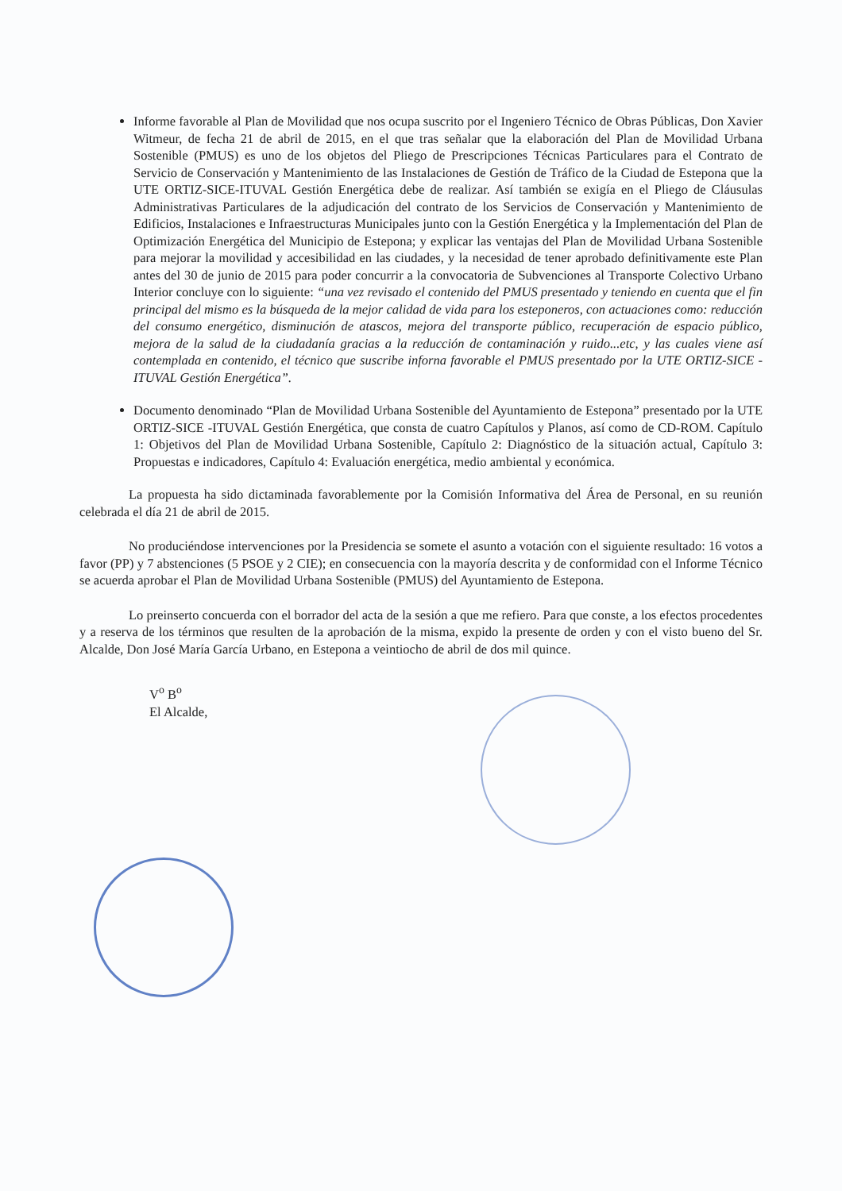Informe favorable al Plan de Movilidad que nos ocupa suscrito por el Ingeniero Técnico de Obras Públicas, Don Xavier Witmeur, de fecha 21 de abril de 2015, en el que tras señalar que la elaboración del Plan de Movilidad Urbana Sostenible (PMUS) es uno de los objetos del Pliego de Prescripciones Técnicas Particulares para el Contrato de Servicio de Conservación y Mantenimiento de las Instalaciones de Gestión de Tráfico de la Ciudad de Estepona que la UTE ORTIZ-SICE-ITUVAL Gestión Energética debe de realizar. Así también se exigía en el Pliego de Cláusulas Administrativas Particulares de la adjudicación del contrato de los Servicios de Conservación y Mantenimiento de Edificios, Instalaciones e Infraestructuras Municipales junto con la Gestión Energética y la Implementación del Plan de Optimización Energética del Municipio de Estepona; y explicar las ventajas del Plan de Movilidad Urbana Sostenible para mejorar la movilidad y accesibilidad en las ciudades, y la necesidad de tener aprobado definitivamente este Plan antes del 30 de junio de 2015 para poder concurrir a la convocatoria de Subvenciones al Transporte Colectivo Urbano Interior concluye con lo siguiente: “una vez revisado el contenido del PMUS presentado y teniendo en cuenta que el fin principal del mismo es la búsqueda de la mejor calidad de vida para los esteponeros, con actuaciones como: reducción del consumo energético, disminución de atascos, mejora del transporte público, recuperación de espacio público, mejora de la salud de la ciudadanía gracias a la reducción de contaminación y ruido...etc, y las cuales viene así contemplada en contenido, el técnico que suscribe inforna favorable el PMUS presentado por la UTE ORTIZ-SICE -ITUVAL Gestión Energética”.
Documento denominado “Plan de Movilidad Urbana Sostenible del Ayuntamiento de Estepona” presentado por la UTE ORTIZ-SICE -ITUVAL Gestión Energética, que consta de cuatro Capítulos y Planos, así como de CD-ROM. Capítulo 1: Objetivos del Plan de Movilidad Urbana Sostenible, Capítulo 2: Diagnóstico de la situación actual, Capítulo 3: Propuestas e indicadores, Capítulo 4: Evaluación energética, medio ambiental y económica.
La propuesta ha sido dictaminada favorablemente por la Comisión Informativa del Área de Personal, en su reunión celebrada el día 21 de abril de 2015.
No produciéndose intervenciones por la Presidencia se somete el asunto a votación con el siguiente resultado: 16 votos a favor (PP) y 7 abstenciones (5 PSOE y 2 CIE); en consecuencia con la mayoría descrita y de conformidad con el Informe Técnico se acuerda aprobar el Plan de Movilidad Urbana Sostenible (PMUS) del Ayuntamiento de Estepona.
Lo preinserto concuerda con el borrador del acta de la sesión a que me refiero. Para que conste, a los efectos procedentes y a reserva de los términos que resulten de la aprobación de la misma, expido la presente de orden y con el visto bueno del Sr. Alcalde, Don José María García Urbano, en Estepona a veintiocho de abril de dos mil quince.
V<sup>o</sup> B<sup>o</sup>
El Alcalde,